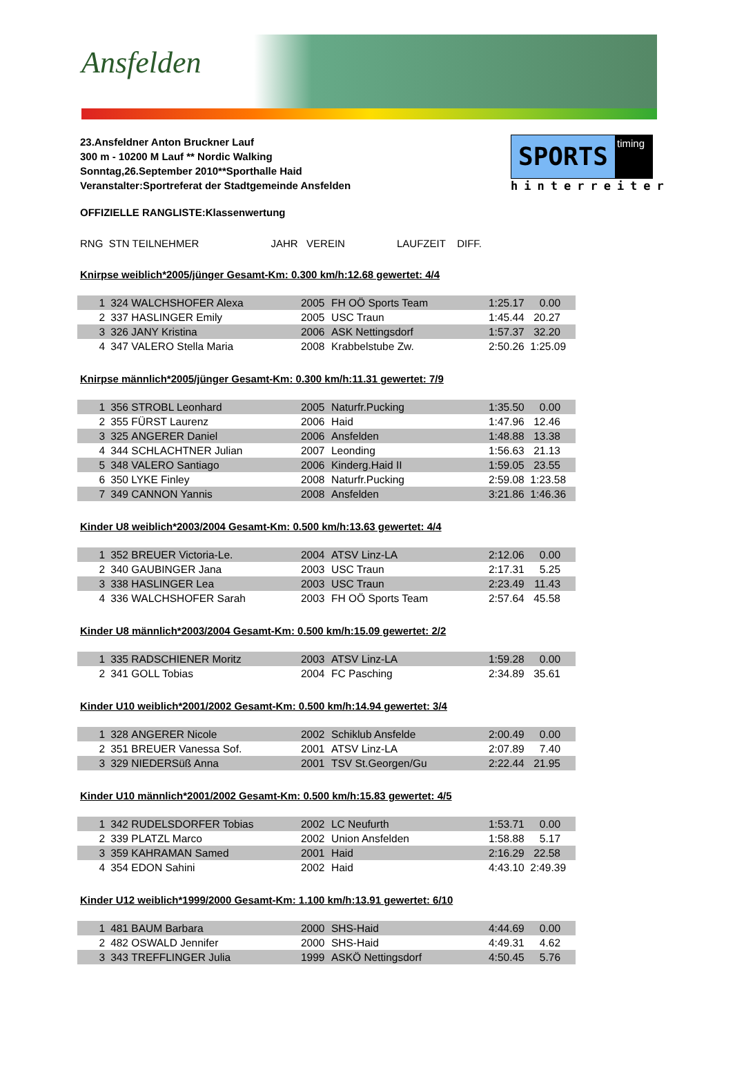Ansfelden
23.Ansfeldner Anton Bruckner Lauf
300 m - 10200 M Lauf ** Nordic Walking
Sonntag,26.September 2010**Sporthalle Haid
Veranstalter:Sportreferat der Stadtgemeinde Ansfelden
SPORTS
timing
hinterreiter
OFFIZIELLE RANGLISTE:Klassenwertung
RNG STN TEILNEHMER JAHR VEREIN LAUFZEIT DIFF.
Knirpse weiblich*2005/jünger Gesamt-Km: 0.300 km/h:12.68 gewertet: 4/4
| 1 | 324 | WALCHSHOFER Alexa | 2005 | FH OÖ Sports Team | 1:25.17 | 0.00 |
| 2 | 337 | HASLINGER Emily | 2005 | USC Traun | 1:45.44 | 20.27 |
| 3 | 326 | JANY Kristina | 2006 | ASK Nettingsdorf | 1:57.37 | 32.20 |
| 4 | 347 | VALERO Stella Maria | 2008 | Krabbelstube Zw. | 2:50.26 | 1:25.09 |
Knirpse männlich*2005/jünger Gesamt-Km: 0.300 km/h:11.31 gewertet: 7/9
| 1 | 356 | STROBL Leonhard | 2005 | Naturfr.Pucking | 1:35.50 | 0.00 |
| 2 | 355 | FÜRST Laurenz | 2006 | Haid | 1:47.96 | 12.46 |
| 3 | 325 | ANGERER Daniel | 2006 | Ansfelden | 1:48.88 | 13.38 |
| 4 | 344 | SCHLACHTNER Julian | 2007 | Leonding | 1:56.63 | 21.13 |
| 5 | 348 | VALERO Santiago | 2006 | Kinderg.Haid II | 1:59.05 | 23.55 |
| 6 | 350 | LYKE Finley | 2008 | Naturfr.Pucking | 2:59.08 | 1:23.58 |
| 7 | 349 | CANNON Yannis | 2008 | Ansfelden | 3:21.86 | 1:46.36 |
Kinder U8 weiblich*2003/2004 Gesamt-Km: 0.500 km/h:13.63 gewertet: 4/4
| 1 | 352 | BREUER Victoria-Le. | 2004 | ATSV Linz-LA | 2:12.06 | 0.00 |
| 2 | 340 | GAUBINGER Jana | 2003 | USC Traun | 2:17.31 | 5.25 |
| 3 | 338 | HASLINGER Lea | 2003 | USC Traun | 2:23.49 | 11.43 |
| 4 | 336 | WALCHSHOFER Sarah | 2003 | FH OÖ Sports Team | 2:57.64 | 45.58 |
Kinder U8 männlich*2003/2004 Gesamt-Km: 0.500 km/h:15.09 gewertet: 2/2
| 1 | 335 | RADSCHIENER Moritz | 2003 | ATSV Linz-LA | 1:59.28 | 0.00 |
| 2 | 341 | GOLL Tobias | 2004 | FC Pasching | 2:34.89 | 35.61 |
Kinder U10 weiblich*2001/2002 Gesamt-Km: 0.500 km/h:14.94 gewertet: 3/4
| 1 | 328 | ANGERER Nicole | 2002 | Schiklub Ansfelde | 2:00.49 | 0.00 |
| 2 | 351 | BREUER Vanessa Sof. | 2001 | ATSV Linz-LA | 2:07.89 | 7.40 |
| 3 | 329 | NIEDERSüß Anna | 2001 | TSV St.Georgen/Gu | 2:22.44 | 21.95 |
Kinder U10 männlich*2001/2002 Gesamt-Km: 0.500 km/h:15.83 gewertet: 4/5
| 1 | 342 | RUDELSDORFER Tobias | 2002 | LC Neufurth | 1:53.71 | 0.00 |
| 2 | 339 | PLATZL Marco | 2002 | Union Ansfelden | 1:58.88 | 5.17 |
| 3 | 359 | KAHRAMAN Samed | 2001 | Haid | 2:16.29 | 22.58 |
| 4 | 354 | EDON Sahini | 2002 | Haid | 4:43.10 | 2:49.39 |
Kinder U12 weiblich*1999/2000 Gesamt-Km: 1.100 km/h:13.91 gewertet: 6/10
| 1 | 481 | BAUM Barbara | 2000 | SHS-Haid | 4:44.69 | 0.00 |
| 2 | 482 | OSWALD Jennifer | 2000 | SHS-Haid | 4:49.31 | 4.62 |
| 3 | 343 | TREFFLINGER Julia | 1999 | ASKÖ Nettingsdorf | 4:50.45 | 5.76 |